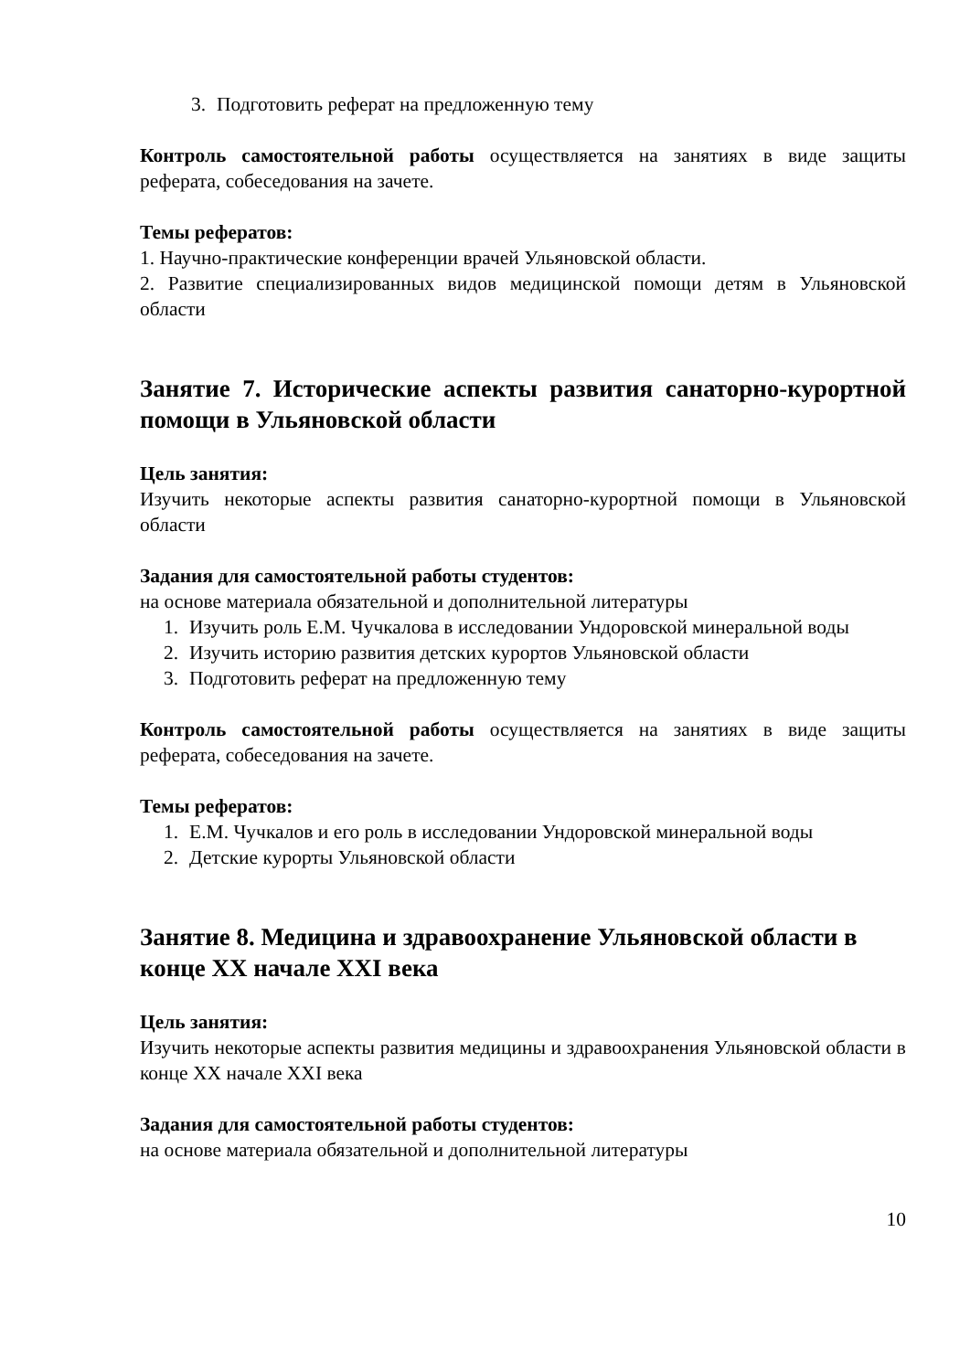3. Подготовить реферат на предложенную тему
Контроль самостоятельной работы осуществляется на занятиях в виде защиты реферата, собеседования на зачете.
Темы рефератов:
1. Научно-практические конференции врачей Ульяновской области.
2. Развитие специализированных видов медицинской помощи детям в Ульяновской области
Занятие 7. Исторические аспекты развития санаторно-курортной помощи в Ульяновской области
Цель занятия:
Изучить некоторые аспекты развития санаторно-курортной помощи в Ульяновской области
Задания для самостоятельной работы студентов:
на основе материала обязательной и дополнительной литературы
1. Изучить роль Е.М. Чучкалова в исследовании Ундоровской минеральной воды
2. Изучить историю развития детских курортов Ульяновской области
3. Подготовить реферат на предложенную тему
Контроль самостоятельной работы осуществляется на занятиях в виде защиты реферата, собеседования на зачете.
Темы рефератов:
1. Е.М. Чучкалов и его роль в исследовании Ундоровской минеральной воды
2. Детские курорты Ульяновской области
Занятие 8. Медицина и здравоохранение Ульяновской области в конце XX начале XXI века
Цель занятия:
Изучить некоторые аспекты развития медицины и здравоохранения Ульяновской области в конце XX начале XXI века
Задания для самостоятельной работы студентов:
на основе материала обязательной и дополнительной литературы
10